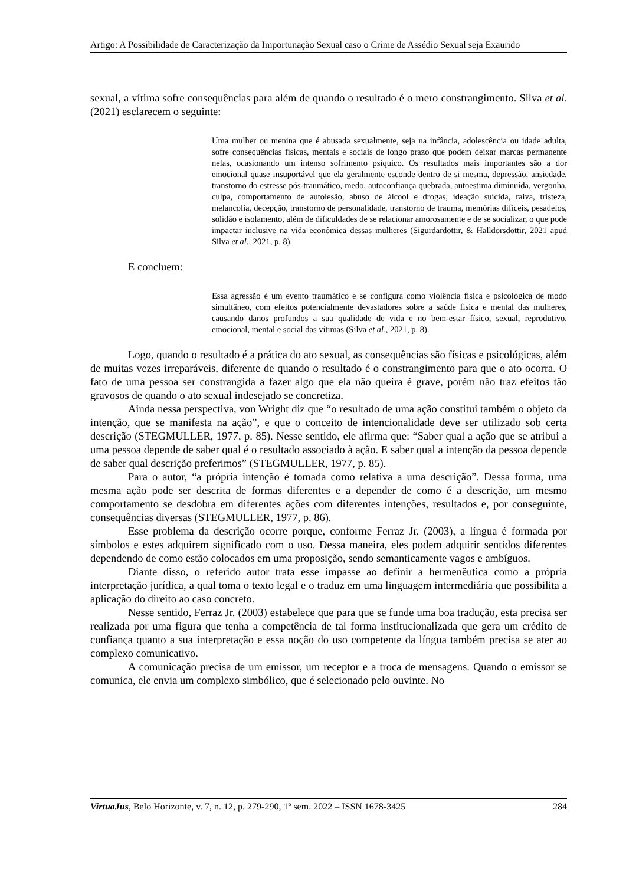Artigo: A Possibilidade de Caracterização da Importunação Sexual caso o Crime de Assédio Sexual seja Exaurido
sexual, a vítima sofre consequências para além de quando o resultado é o mero constrangimento. Silva et al. (2021) esclarecem o seguinte:
Uma mulher ou menina que é abusada sexualmente, seja na infância, adolescência ou idade adulta, sofre consequências físicas, mentais e sociais de longo prazo que podem deixar marcas permanente nelas, ocasionando um intenso sofrimento psíquico. Os resultados mais importantes são a dor emocional quase insuportável que ela geralmente esconde dentro de si mesma, depressão, ansiedade, transtorno do estresse pós-traumático, medo, autoconfiança quebrada, autoestima diminuída, vergonha, culpa, comportamento de autolesão, abuso de álcool e drogas, ideação suicida, raiva, tristeza, melancolia, decepção, transtorno de personalidade, transtorno de trauma, memórias difíceis, pesadelos, solidão e isolamento, além de dificuldades de se relacionar amorosamente e de se socializar, o que pode impactar inclusive na vida econômica dessas mulheres (Sigurdardottir, & Halldorsdottir, 2021 apud Silva et al., 2021, p. 8).
E concluem:
Essa agressão é um evento traumático e se configura como violência física e psicológica de modo simultâneo, com efeitos potencialmente devastadores sobre a saúde física e mental das mulheres, causando danos profundos a sua qualidade de vida e no bem-estar físico, sexual, reprodutivo, emocional, mental e social das vítimas (Silva et al., 2021, p. 8).
Logo, quando o resultado é a prática do ato sexual, as consequências são físicas e psicológicas, além de muitas vezes irreparáveis, diferente de quando o resultado é o constrangimento para que o ato ocorra. O fato de uma pessoa ser constrangida a fazer algo que ela não queira é grave, porém não traz efeitos tão gravosos de quando o ato sexual indesejado se concretiza.
Ainda nessa perspectiva, von Wright diz que “o resultado de uma ação constitui também o objeto da intenção, que se manifesta na ação”, e que o conceito de intencionalidade deve ser utilizado sob certa descrição (STEGMULLER, 1977, p. 85). Nesse sentido, ele afirma que: “Saber qual a ação que se atribui a uma pessoa depende de saber qual é o resultado associado à ação. E saber qual a intenção da pessoa depende de saber qual descrição preferimos” (STEGMULLER, 1977, p. 85).
Para o autor, “a própria intenção é tomada como relativa a uma descrição”. Dessa forma, uma mesma ação pode ser descrita de formas diferentes e a depender de como é a descrição, um mesmo comportamento se desdobra em diferentes ações com diferentes intenções, resultados e, por conseguinte, consequências diversas (STEGMULLER, 1977, p. 86).
Esse problema da descrição ocorre porque, conforme Ferraz Jr. (2003), a língua é formada por símbolos e estes adquirem significado com o uso. Dessa maneira, eles podem adquirir sentidos diferentes dependendo de como estão colocados em uma proposição, sendo semanticamente vagos e ambíguos.
Diante disso, o referido autor trata esse impasse ao definir a hermenêutica como a própria interpretação jurídica, a qual toma o texto legal e o traduz em uma linguagem intermediária que possibilita a aplicação do direito ao caso concreto.
Nesse sentido, Ferraz Jr. (2003) estabelece que para que se funde uma boa tradução, esta precisa ser realizada por uma figura que tenha a competência de tal forma institucionalizada que gera um crédito de confiança quanto a sua interpretação e essa noção do uso competente da língua também precisa se ater ao complexo comunicativo.
A comunicação precisa de um emissor, um receptor e a troca de mensagens. Quando o emissor se comunica, ele envia um complexo simbólico, que é selecionado pelo ouvinte. No
VirtuaJus, Belo Horizonte, v. 7, n. 12, p. 279-290, 1º sem. 2022 – ISSN 1678-3425 284